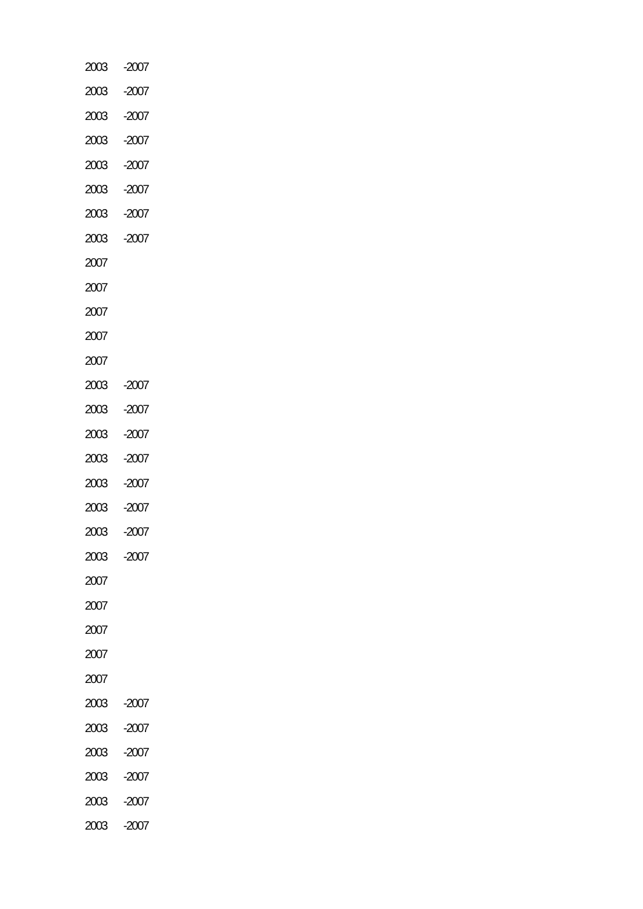2003 -2007
2003 -2007
2003 -2007
2003 -2007
2003 -2007
2003 -2007
2003 -2007
2003 -2007
2007
2007
2007
2007
2007
2003 -2007
2003 -2007
2003 -2007
2003 -2007
2003 -2007
2003 -2007
2003 -2007
2003 -2007
2007
2007
2007
2007
2007
2003 -2007
2003 -2007
2003 -2007
2003 -2007
2003 -2007
2003 -2007